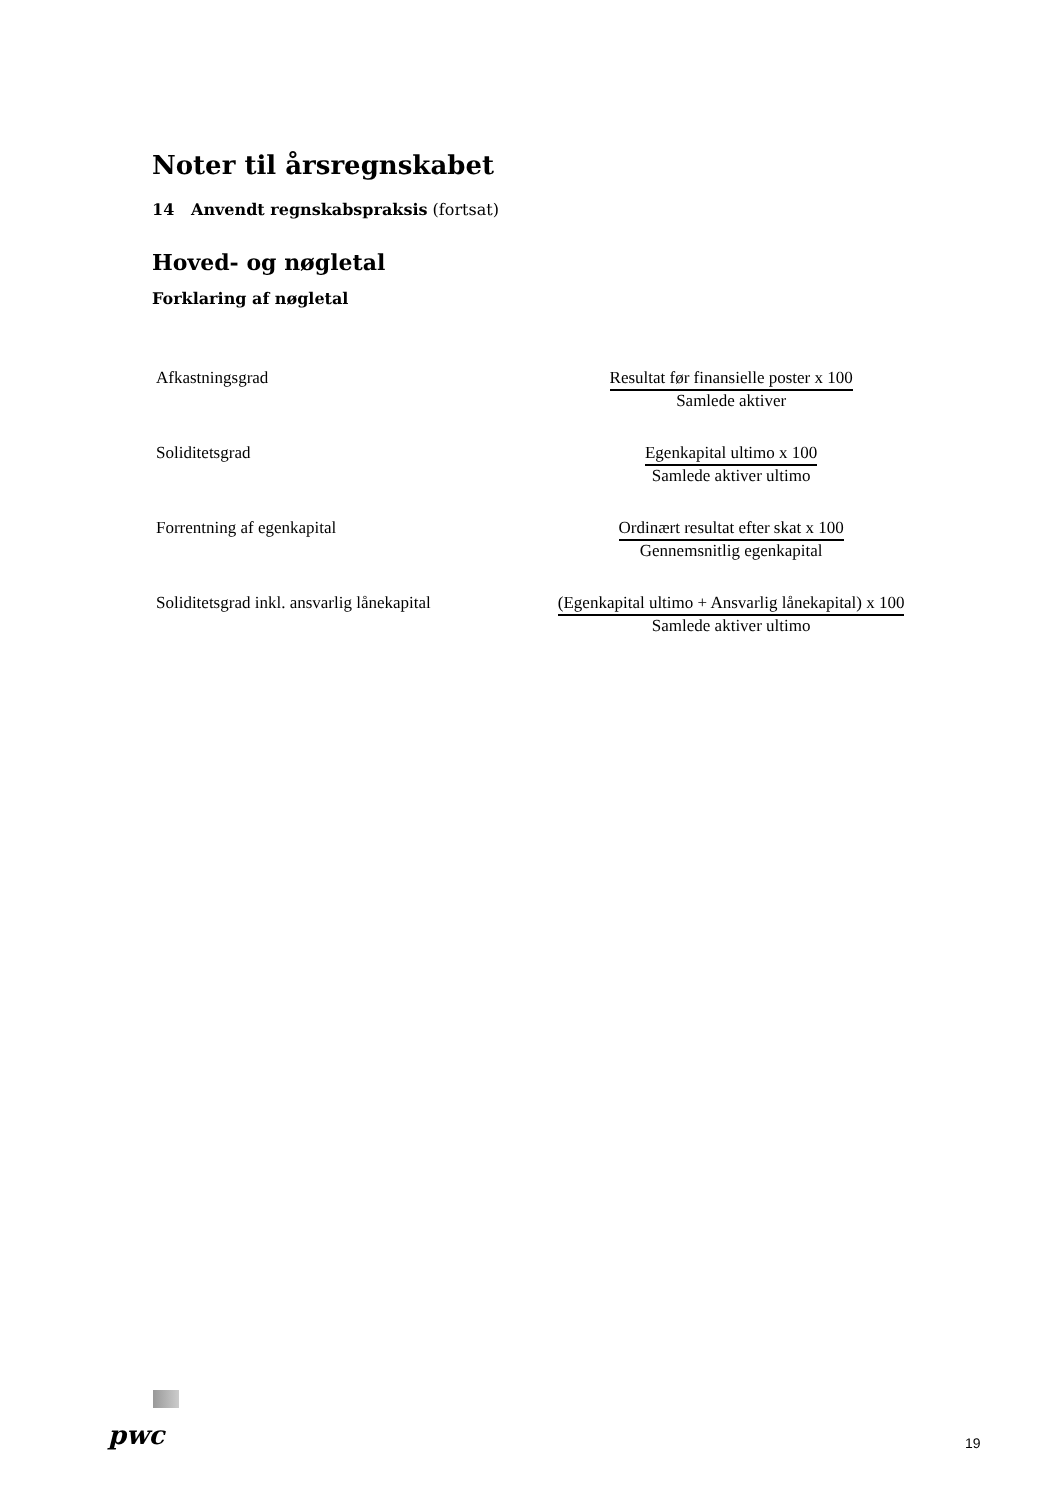Noter til årsregnskabet
14 Anvendt regnskabspraksis (fortsat)
Hoved- og nøgletal
Forklaring af nøgletal
| Afkastningsgrad | Resultat før finansielle poster x 100 Samlede aktiver |
| Soliditetsgrad | Egenkapital ultimo x 100 Samlede aktiver ultimo |
| Forrentning af egenkapital | Ordinært resultat efter skat x 100 Gennemsnitlig egenkapital |
| Soliditetsgrad inkl. ansvarlig lånekapital | (Egenkapital ultimo + Ansvarlig lånekapital) x 100 Samlede aktiver ultimo |
pwc 19